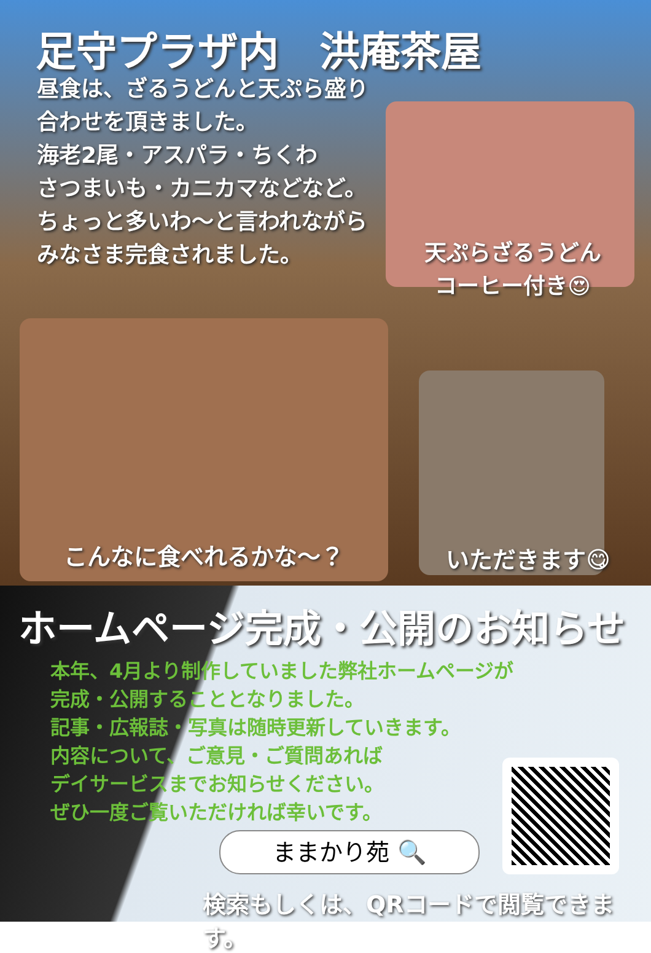足守プラザ内　洪庵茶屋
昼食は、ざるうどんと天ぷら盛り合わせを頂きました。
海老2尾・アスパラ・ちくわ
さつまいも・カニカマなどなど。
ちょっと多いわ～と言われながら
みなさま完食されました。
天ぷらざるうどん
コーヒー付き😍
こんなに食べれるかな～？ いただきます😋
ホームページ完成・公開のお知らせ
本年、4月より制作していました弊社ホームページが
完成・公開することとなりました。
記事・広報誌・写真は随時更新していきます。
内容について、ご意見・ご質問あれば
デイサービスまでお知らせください。
ぜひ一度ご覧いただければ幸いです。
ままかり苑 🔍
検索もしくは、QRコードで閲覧できます。